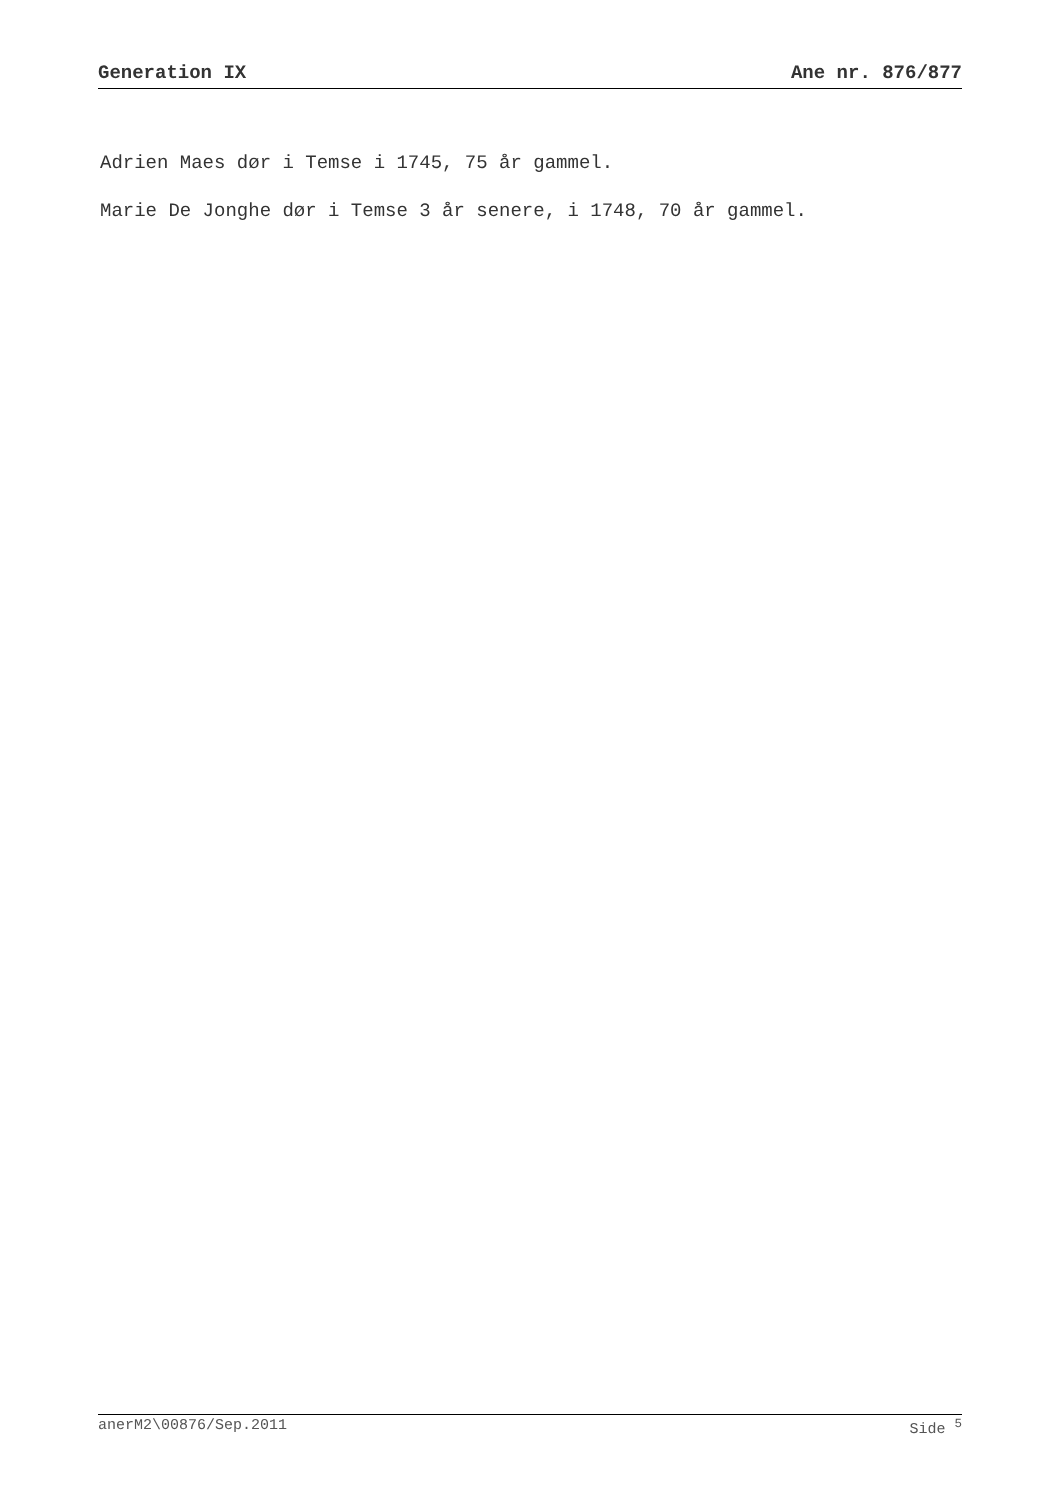Generation IX Ane nr. 876/877
Adrien Maes dør i Temse i 1745, 75 år gammel.
Marie De Jonghe dør i Temse 3 år senere, i 1748, 70 år gammel.
anerM2\00876/Sep.2011 Side <sup>5</sup>